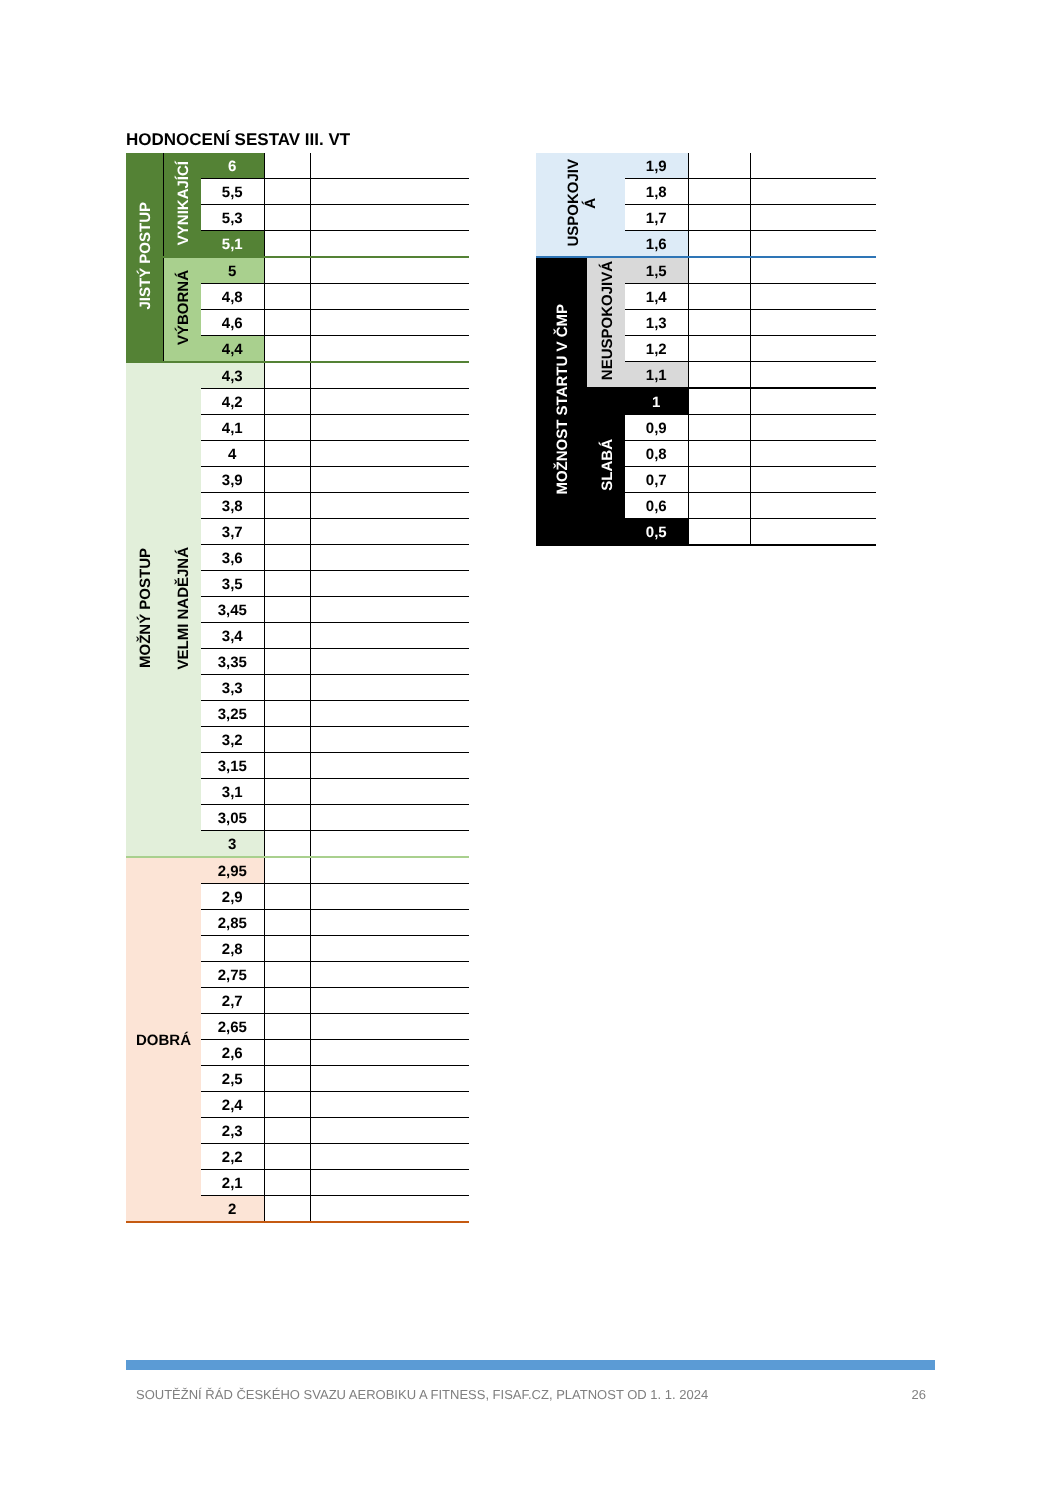HODNOCENÍ SESTAV III. VT
| JISTÝ POSTUP | VYNIKAJÍCÍ | 6 | | |
| | | 5,5 | | |
| | | 5,3 | | |
| | | 5,1 | | |
| | VÝBORNÁ | 5 | | |
| | | 4,8 | | |
| | | 4,6 | | |
| | | 4,4 | | |
| MOŽNÝ POSTUP | VELMI NADĚJNÁ | 4,3 | | |
| | | 4,2 | | |
| | | 4,1 | | |
| | | 4 | | |
| | | 3,9 | | |
| | | 3,8 | | |
| | | 3,7 | | |
| | | 3,6 | | |
| | | 3,5 | | |
| | | 3,45 | | |
| | | 3,4 | | |
| | | 3,35 | | |
| | | 3,3 | | |
| | | 3,25 | | |
| | | 3,2 | | |
| | | 3,15 | | |
| | | 3,1 | | |
| | | 3,05 | | |
| | | 3 | | |
| DOBRÁ | | 2,95 | | |
| | | 2,9 | | |
| | | 2,85 | | |
| | | 2,8 | | |
| | | 2,75 | | |
| | | 2,7 | | |
| | | 2,65 | | |
| | | 2,6 | | |
| | | 2,5 | | |
| | | 2,4 | | |
| | | 2,3 | | |
| | | 2,2 | | |
| | | 2,1 | | |
| | | 2 | | |
| USPOKOJIV Á | | 1,9 | | |
| | | 1,8 | | |
| | | 1,7 | | |
| | | 1,6 | | |
| MOŽNOST STARTU V ČMP | NEUSPOKOJIVÁ | 1,5 | | |
| | | 1,4 | | |
| | | 1,3 | | |
| | | 1,2 | | |
| | | 1,1 | | |
| | SLABÁ | 1 | | |
| | | 0,9 | | |
| | | 0,8 | | |
| | | 0,7 | | |
| | | 0,6 | | |
| | | 0,5 | | |
SOUTĚŽNÍ ŘÁD ČESKÉHO SVAZU AEROBIKU A FITNESS, FISAF.CZ, PLATNOST OD 1. 1. 2024 26